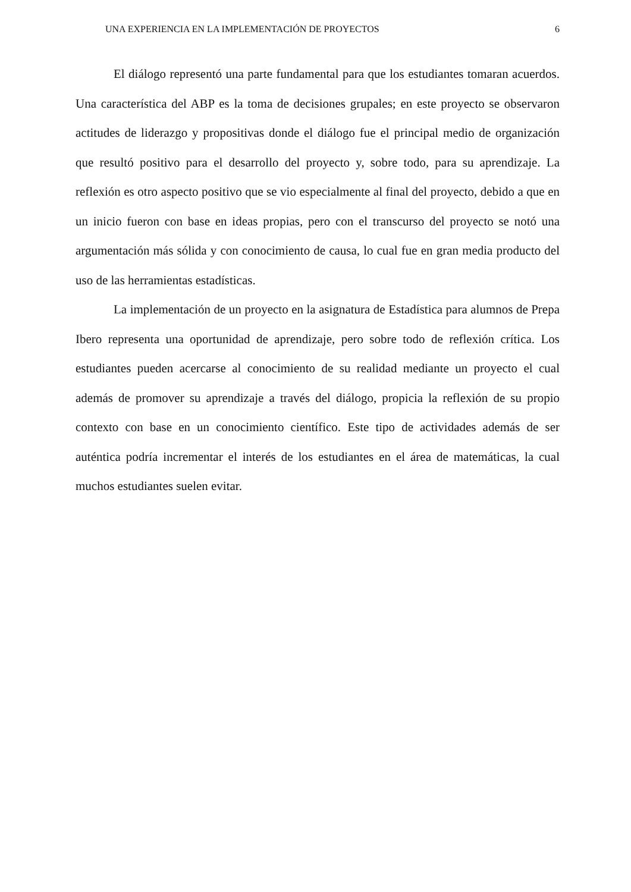UNA EXPERIENCIA EN LA IMPLEMENTACIÓN DE PROYECTOS 6
El diálogo representó una parte fundamental para que los estudiantes tomaran acuerdos. Una característica del ABP es la toma de decisiones grupales; en este proyecto se observaron actitudes de liderazgo y propositivas donde el diálogo fue el principal medio de organización que resultó positivo para el desarrollo del proyecto y, sobre todo, para su aprendizaje. La reflexión es otro aspecto positivo que se vio especialmente al final del proyecto, debido a que en un inicio fueron con base en ideas propias, pero con el transcurso del proyecto se notó una argumentación más sólida y con conocimiento de causa, lo cual fue en gran media producto del uso de las herramientas estadísticas.
La implementación de un proyecto en la asignatura de Estadística para alumnos de Prepa Ibero representa una oportunidad de aprendizaje, pero sobre todo de reflexión crítica. Los estudiantes pueden acercarse al conocimiento de su realidad mediante un proyecto el cual además de promover su aprendizaje a través del diálogo, propicia la reflexión de su propio contexto con base en un conocimiento científico. Este tipo de actividades además de ser auténtica podría incrementar el interés de los estudiantes en el área de matemáticas, la cual muchos estudiantes suelen evitar.